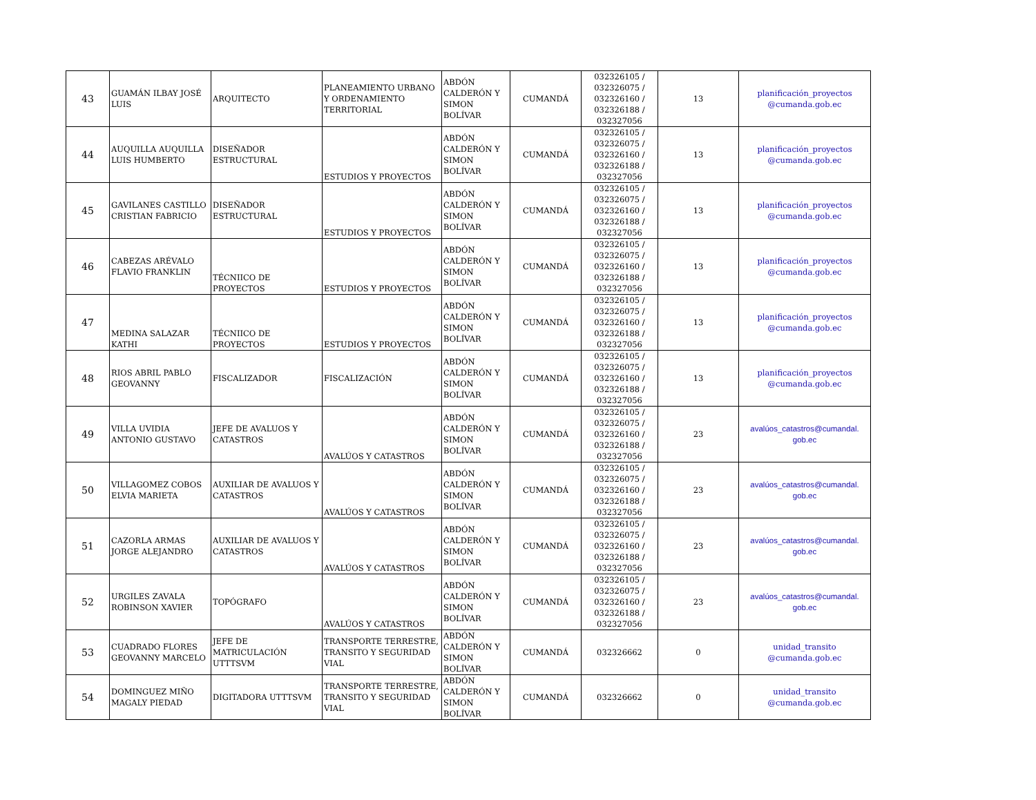| 43 | GUAMÁN ILBAY JOSÉ LUIS | ARQUITECTO | PLANEAMIENTO URBANO Y ORDENAMIENTO TERRITORIAL | ABDÓN CALDERÓN Y SIMON BOLÍVAR | CUMANDÁ | 032326105 / 032326075 / 032326160 / 032326188 / 032327056 | 13 | planificación_proyectos @cumanda.gob.ec |
| 44 | AUQUILLA AUQUILLA LUIS HUMBERTO | DISEÑADOR ESTRUCTURAL | ESTUDIOS Y PROYECTOS | ABDÓN CALDERÓN Y SIMON BOLÍVAR | CUMANDÁ | 032326105 / 032326075 / 032326160 / 032326188 / 032327056 | 13 | planificación_proyectos @cumanda.gob.ec |
| 45 | GAVILANES CASTILLO CRISTIAN FABRICIO | DISEÑADOR ESTRUCTURAL | ESTUDIOS Y PROYECTOS | ABDÓN CALDERÓN Y SIMON BOLÍVAR | CUMANDÁ | 032326105 / 032326075 / 032326160 / 032326188 / 032327056 | 13 | planificación_proyectos @cumanda.gob.ec |
| 46 | CABEZAS ARÉVALO FLAVIO FRANKLIN | TÉCNIICO DE PROYECTOS | ESTUDIOS Y PROYECTOS | ABDÓN CALDERÓN Y SIMON BOLÍVAR | CUMANDÁ | 032326105 / 032326075 / 032326160 / 032326188 / 032327056 | 13 | planificación_proyectos @cumanda.gob.ec |
| 47 | MEDINA SALAZAR KATHI | TÉCNIICO DE PROYECTOS | ESTUDIOS Y PROYECTOS | ABDÓN CALDERÓN Y SIMON BOLÍVAR | CUMANDÁ | 032326105 / 032326075 / 032326160 / 032326188 / 032327056 | 13 | planificación_proyectos @cumanda.gob.ec |
| 48 | RIOS ABRIL PABLO GEOVANNY | FISCALIZADOR | FISCALIZACIÓN | ABDÓN CALDERÓN Y SIMON BOLÍVAR | CUMANDÁ | 032326105 / 032326075 / 032326160 / 032326188 / 032327056 | 13 | planificación_proyectos @cumanda.gob.ec |
| 49 | VILLA UVIDIA ANTONIO GUSTAVO | JEFE DE AVALUOS Y CATASTROS | AVALÚOS Y CATASTROS | ABDÓN CALDERÓN Y SIMON BOLÍVAR | CUMANDÁ | 032326105 / 032326075 / 032326160 / 032326188 / 032327056 | 23 | avalúos_catastros@cumandal. gob.ec |
| 50 | VILLAGOMEZ COBOS ELVIA MARIETA | AUXILIAR DE AVALUOS Y CATASTROS | AVALÚOS Y CATASTROS | ABDÓN CALDERÓN Y SIMON BOLÍVAR | CUMANDÁ | 032326105 / 032326075 / 032326160 / 032326188 / 032327056 | 23 | avalúos_catastros@cumandal. gob.ec |
| 51 | CAZORLA ARMAS JORGE ALEJANDRO | AUXILIAR DE AVALUOS Y CATASTROS | AVALÚOS Y CATASTROS | ABDÓN CALDERÓN Y SIMON BOLÍVAR | CUMANDÁ | 032326105 / 032326075 / 032326160 / 032326188 / 032327056 | 23 | avalúos_catastros@cumandal. gob.ec |
| 52 | URGILES ZAVALA ROBINSON XAVIER | TOPÓGRAFO | AVALÚOS Y CATASTROS | ABDÓN CALDERÓN Y SIMON BOLÍVAR | CUMANDÁ | 032326105 / 032326075 / 032326160 / 032326188 / 032327056 | 23 | avalúos_catastros@cumandal. gob.ec |
| 53 | CUADRADO FLORES GEOVANNY MARCELO | JEFE DE MATRICULACIÓN UTTTSVM | TRANSPORTE TERRESTRE, TRANSITO Y SEGURIDAD VIAL | ABDÓN CALDERÓN Y SIMON BOLÍVAR | CUMANDÁ | 032326662 | 0 | unidad_transito @cumanda.gob.ec |
| 54 | DOMINGUEZ MIÑO MAGALY PIEDAD | DIGITADORA UTTTSVM | TRANSPORTE TERRESTRE, TRANSITO Y SEGURIDAD VIAL | ABDÓN CALDERÓN Y SIMON BOLÍVAR | CUMANDÁ | 032326662 | 0 | unidad_transito @cumanda.gob.ec |